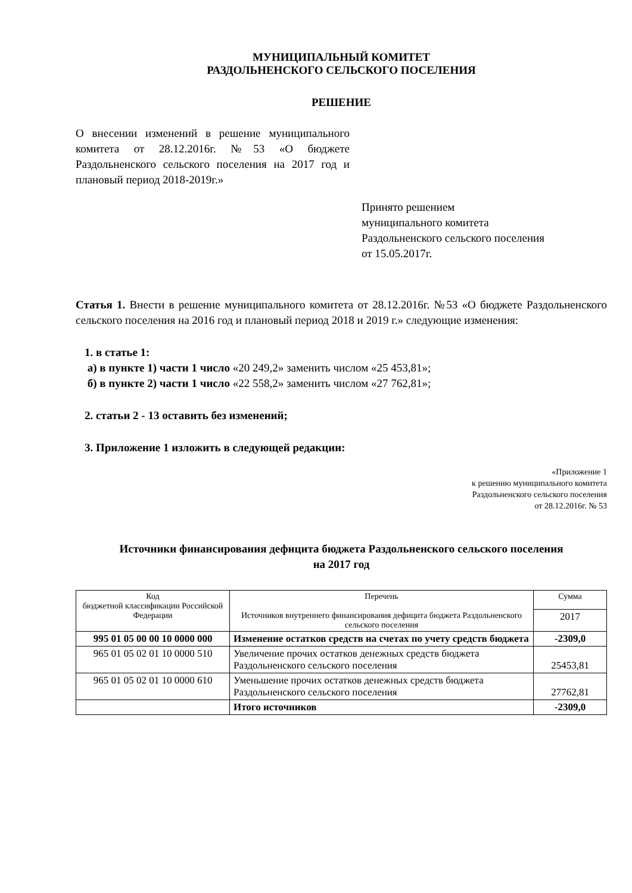МУНИЦИПАЛЬНЫЙ КОМИТЕТ
РАЗДОЛЬНЕНСКОГО СЕЛЬСКОГО ПОСЕЛЕНИЯ
РЕШЕНИЕ
О внесении изменений в решение муниципального комитета от 28.12.2016г. №53 «О бюджете Раздольненского сельского поселения на 2017 год и плановый период 2018-2019г.»
Принято решением
муниципального комитета
Раздольненского сельского поселения
от 15.05.2017г.
Статья 1. Внести в решение муниципального комитета от 28.12.2016г. №53 «О бюджете Раздольненского сельского поселения на 2016 год и плановый период 2018 и 2019 г.» следующие изменения:
1. в статье 1:
а) в пункте 1) части 1 число «20 249,2» заменить числом «25 453,81»;
б) в пункте 2) части 1 число «22 558,2» заменить числом «27 762,81»;
2. статьи 2 - 13 оставить без изменений;
3. Приложение 1 изложить в следующей редакции:
«Приложение 1
к решению муниципального комитета
Раздольненского сельского поселения
от 28.12.2016г. № 53
Источники финансирования дефицита бюджета Раздольненского сельского поселения
на 2017 год
| Код бюджетной классификации Российской Федерации | Перечень Источников внутреннего финансирования дефицита бюджета Раздольненского сельского поселения | Сумма |
| --- | --- | --- |
| | | 2017 |
| 995 01 05 00 00 10 0000 000 | Изменение остатков средств на счетах по учету средств бюджета | -2309,0 |
| 965 01 05 02 01 10 0000 510 | Увеличение прочих остатков денежных средств бюджета Раздольненского сельского поселения | 25453,81 |
| 965 01 05 02 01 10 0000 610 | Уменьшение прочих остатков денежных средств бюджета Раздольненского сельского поселения | 27762,81 |
| | Итого источников | -2309,0 |